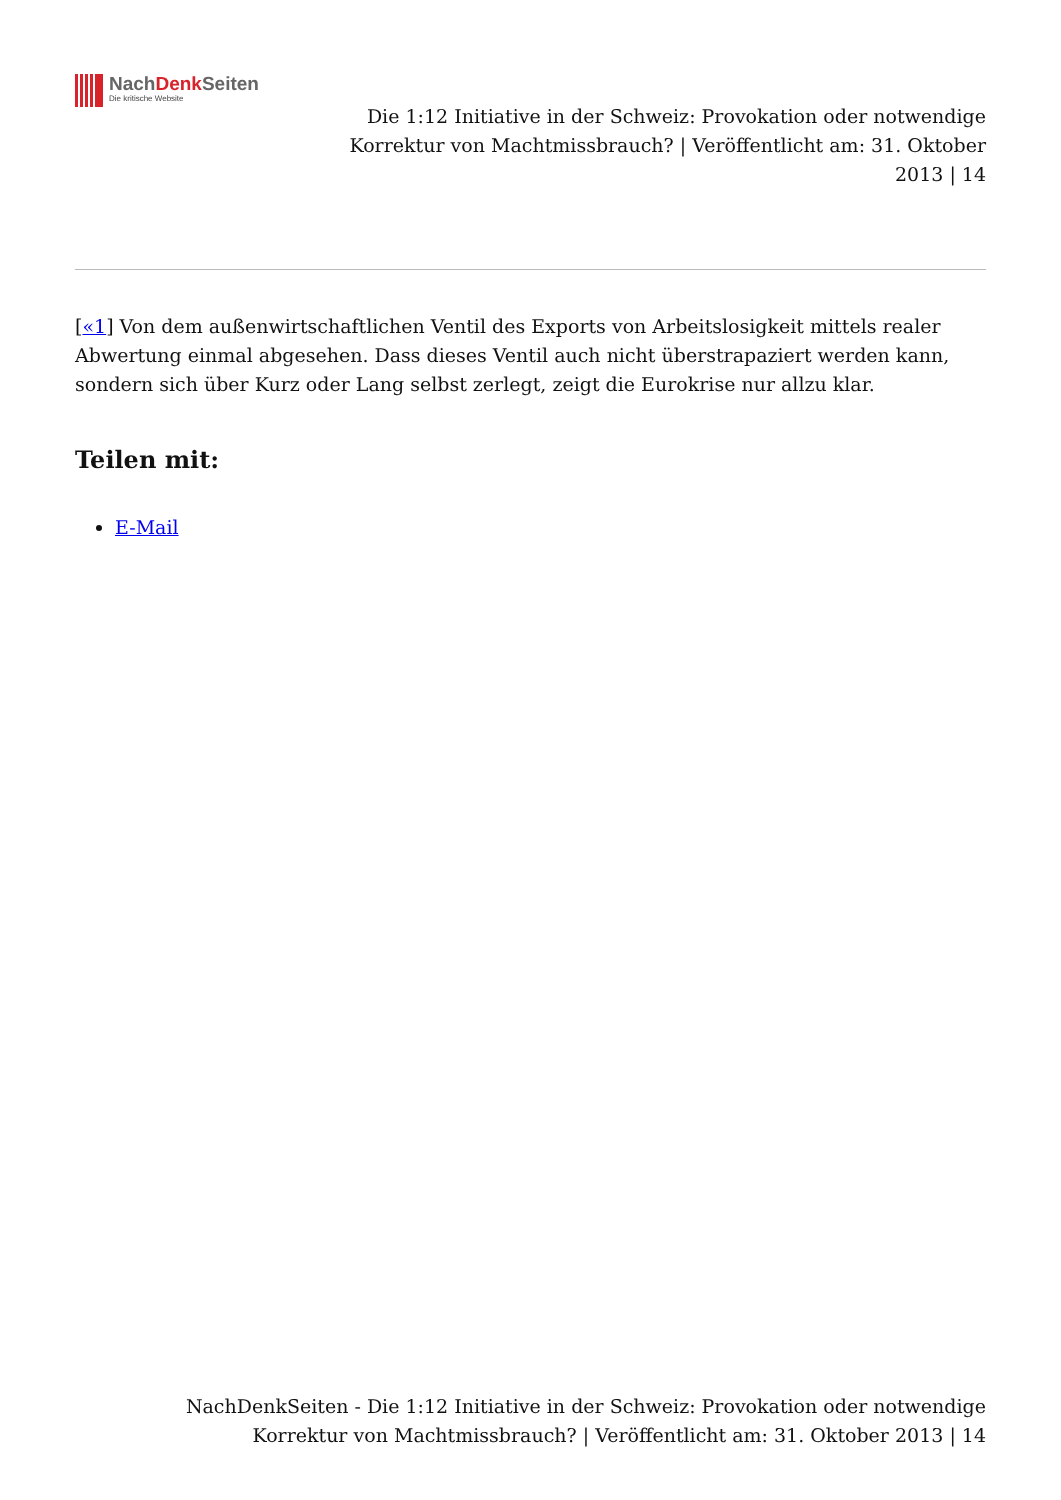NachDenk Seiten
Die kritische Website
Die 1:12 Initiative in der Schweiz: Provokation oder notwendige
Korrektur von Machtmissbrauch? | Veröffentlicht am: 31. Oktober
2013 | 14
[«1] Von dem außenwirtschaftlichen Ventil des Exports von Arbeitslosigkeit mittels realer Abwertung einmal abgesehen. Dass dieses Ventil auch nicht überstrapaziert werden kann, sondern sich über Kurz oder Lang selbst zerlegt, zeigt die Eurokrise nur allzu klar.
Teilen mit:
E-Mail
NachDenkSeiten - Die 1:12 Initiative in der Schweiz: Provokation oder notwendige
Korrektur von Machtmissbrauch? | Veröffentlicht am: 31. Oktober 2013 | 14